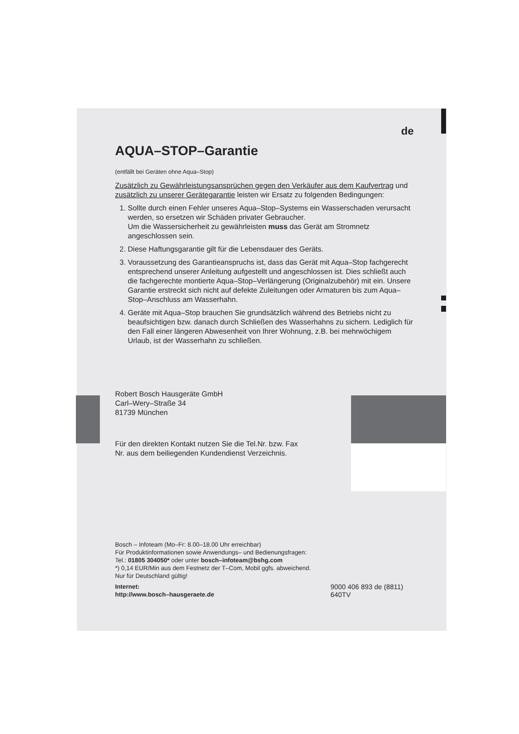de
AQUA–STOP–Garantie
(entfällt bei Geräten ohne Aqua–Stop)
Zusätzlich zu Gewährleistungsansprüchen gegen den Verkäufer aus dem Kaufvertrag und zusätzlich zu unserer Gerätegarantie leisten wir Ersatz zu folgenden Bedingungen:
1. Sollte durch einen Fehler unseres Aqua–Stop–Systems ein Wasserschaden verursacht werden, so ersetzen wir Schäden privater Gebraucher.
Um die Wassersicherheit zu gewährleisten muss das Gerät am Stromnetz angeschlossen sein.
2. Diese Haftungsgarantie gilt für die Lebensdauer des Geräts.
3. Voraussetzung des Garantieanspruchs ist, dass das Gerät mit Aqua–Stop fachgerecht entsprechend unserer Anleitung aufgestellt und angeschlossen ist. Dies schließt auch die fachgerechte montierte Aqua–Stop–Verlängerung (Originalzubehör) mit ein. Unsere Garantie erstreckt sich nicht auf defekte Zuleitungen oder Armaturen bis zum Aqua–Stop–Anschluss am Wasserhahn.
4. Geräte mit Aqua–Stop brauchen Sie grundsätzlich während des Betriebs nicht zu beaufsichtigen bzw. danach durch Schließen des Wasserhahns zu sichern. Lediglich für den Fall einer längeren Abwesenheit von Ihrer Wohnung, z.B. bei mehrwöchigem Urlaub, ist der Wasserhahn zu schließen.
Robert Bosch Hausgeräte GmbH
Carl–Wery–Straße 34
81739 München
Für den direkten Kontakt nutzen Sie die Tel.Nr. bzw. Fax Nr. aus dem beiliegenden Kundendienst Verzeichnis.
Bosch – Infoteam (Mo–Fr: 8.00–18.00 Uhr erreichbar)
Für Produktinformationen sowie Anwendungs– und Bedienungsfragen:
Tel.: 01805 304050* oder unter bosch–infoteam@bshg.com
*) 0,14 EUR/Min aus dem Festnetz der T–Com, Mobil ggfs. abweichend.
Nur für Deutschland gültig!
Internet:
http://www.bosch–hausgeraete.de
9000 406 893 de (8811)
640TV